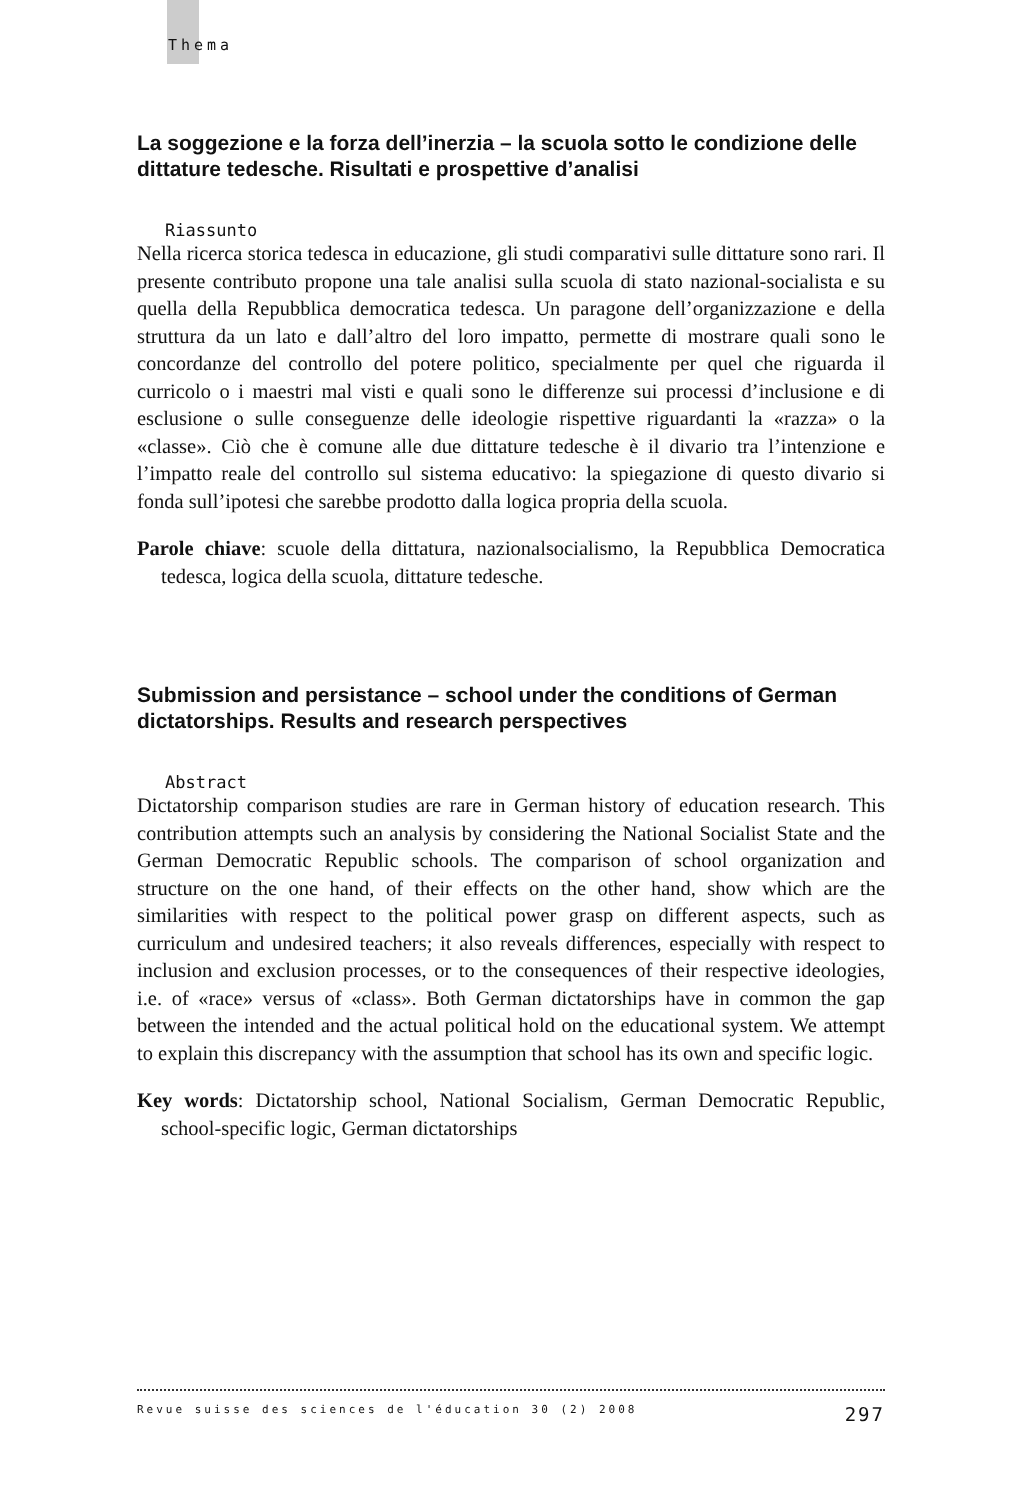Thema
La soggezione e la forza dell’inerzia – la scuola sotto le condizione delle dittature tedesche. Risultati e prospettive d’analisi
Riassunto
Nella ricerca storica tedesca in educazione, gli studi comparativi sulle dittature sono rari. Il presente contributo propone una tale analisi sulla scuola di stato nazional-socialista e su quella della Repubblica democratica tedesca. Un paragone dell’organizzazione e della struttura da un lato e dall’altro del loro impatto, permette di mostrare quali sono le concordanze del controllo del potere politico, specialmente per quel che riguarda il curricolo o i maestri mal visti e quali sono le differenze sui processi d’inclusione e di esclusione o sulle conseguenze delle ideologie rispettive riguardanti la «razza» o la «classe». Ciò che è comune alle due dittature tedesche è il divario tra l’intenzione e l’impatto reale del controllo sul sistema educativo: la spiegazione di questo divario si fonda sull’ipotesi che sarebbe prodotto dalla logica propria della scuola.
Parole chiave: scuole della dittatura, nazionalsocialismo, la Repubblica Democratica tedesca, logica della scuola, dittature tedesche.
Submission and persistance – school under the conditions of German dictatorships. Results and research perspectives
Abstract
Dictatorship comparison studies are rare in German history of education research. This contribution attempts such an analysis by considering the National Socialist State and the German Democratic Republic schools. The comparison of school organization and structure on the one hand, of their effects on the other hand, show which are the similarities with respect to the political power grasp on different aspects, such as curriculum and undesired teachers; it also reveals differences, especially with respect to inclusion and exclusion processes, or to the consequences of their respective ideologies, i.e. of «race» versus of «class». Both German dictatorships have in common the gap between the intended and the actual political hold on the educational system. We attempt to explain this discrepancy with the assumption that school has its own and specific logic.
Key words: Dictatorship school, National Socialism, German Democratic Republic, school-specific logic, German dictatorships
Revue suisse des sciences de l'éducation 30 (2) 2008 297